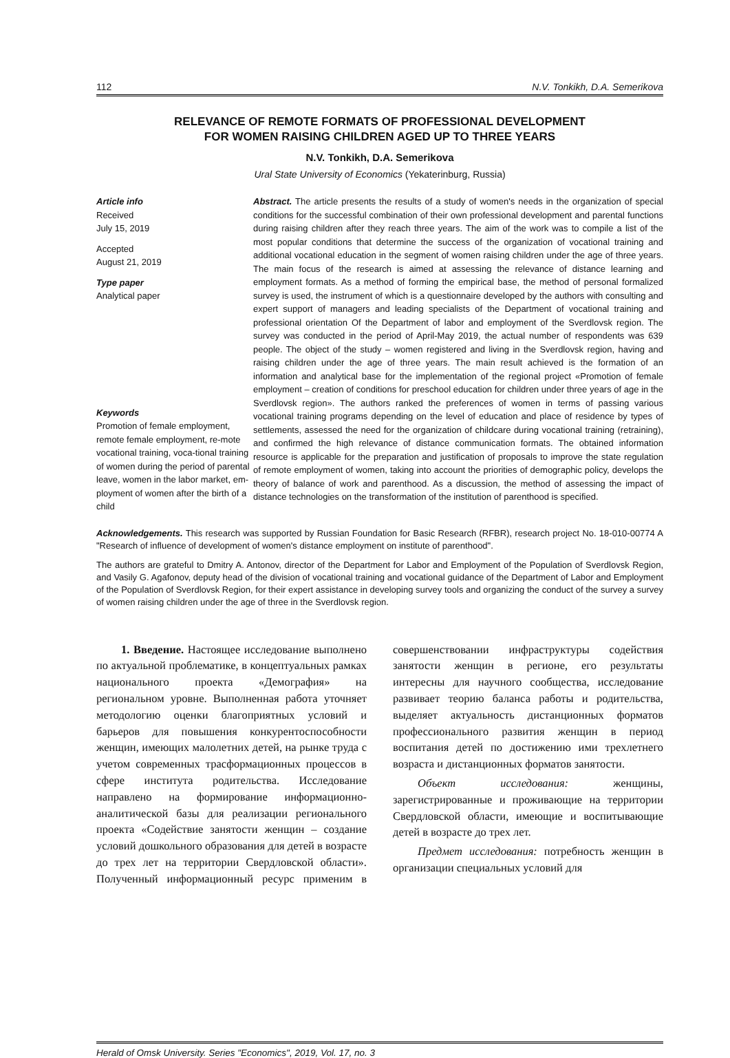112 N.V. Tonkikh, D.A. Semerikova
RELEVANCE OF REMOTE FORMATS OF PROFESSIONAL DEVELOPMENT
FOR WOMEN RAISING CHILDREN AGED UP TO THREE YEARS
N.V. Tonkikh, D.A. Semerikova
Ural State University of Economics (Yekaterinburg, Russia)
Article info
Received
July 15, 2019
Accepted
August 21, 2019
Type paper
Analytical paper
Keywords
Promotion of female employment, remote female employment, re-mote vocational training, voca-tional training of women during the period of parental leave, women in the labor market, em-ployment of women after the birth of a child
Abstract. The article presents the results of a study of women's needs in the organization of special conditions for the successful combination of their own professional development and parental functions during raising children after they reach three years. The aim of the work was to compile a list of the most popular conditions that determine the success of the organization of vocational training and additional vocational education in the segment of women raising children under the age of three years. The main focus of the research is aimed at assessing the relevance of distance learning and employment formats. As a method of forming the empirical base, the method of personal formalized survey is used, the instrument of which is a questionnaire developed by the authors with consulting and expert support of managers and leading specialists of the Department of vocational training and professional orientation Of the Department of labor and employment of the Sverdlovsk region. The survey was conducted in the period of April-May 2019, the actual number of respondents was 639 people. The object of the study – women registered and living in the Sverdlovsk region, having and raising children under the age of three years. The main result achieved is the formation of an information and analytical base for the implementation of the regional project «Promotion of female employment – creation of conditions for preschool education for children under three years of age in the Sverdlovsk region». The authors ranked the preferences of women in terms of passing various vocational training programs depending on the level of education and place of residence by types of settlements, assessed the need for the organization of childcare during vocational training (retraining), and confirmed the high relevance of distance communication formats. The obtained information resource is applicable for the preparation and justification of proposals to improve the state regulation of remote employment of women, taking into account the priorities of demographic policy, develops the theory of balance of work and parenthood. As a discussion, the method of assessing the impact of distance technologies on the transformation of the institution of parenthood is specified.
Acknowledgements. This research was supported by Russian Foundation for Basic Research (RFBR), research project No. 18-010-00774 A "Research of influence of development of women's distance employment on institute of parenthood".
The authors are grateful to Dmitry A. Antonov, director of the Department for Labor and Employment of the Population of Sverdlovsk Region, and Vasily G. Agafonov, deputy head of the division of vocational training and vocational guidance of the Department of Labor and Employment of the Population of Sverdlovsk Region, for their expert assistance in developing survey tools and organizing the conduct of the survey a survey of women raising children under the age of three in the Sverdlovsk region.
1. Введение. Настоящее исследование выполнено по актуальной проблематике, в концептуальных рамках национального проекта «Демография» на региональном уровне. Выполненная работа уточняет методологию оценки благоприятных условий и барьеров для повышения конкурентоспособности женщин, имеющих малолетних детей, на рынке труда с учетом современных трасформационных процессов в сфере института родительства. Исследование направлено на формирование информационно-аналитической базы для реализации регионального проекта «Содействие занятости женщин – создание условий дошкольного образования для детей в возрасте до трех лет на территории Свердловской области». Полученный информационный ресурс применим в совершенствовании инфраструктуры содействия занятости женщин в регионе, его результаты интересны для научного сообщества, исследование развивает теорию баланса работы и родительства, выделяет актуальность дистанционных форматов профессионального развития женщин в период воспитания детей по достижению ими трехлетнего возраста и дистанционных форматов занятости.
Объект исследования: женщины, зарегистрированные и проживающие на территории Свердловской области, имеющие и воспитывающие детей в возрасте до трех лет.
Предмет исследования: потребность женщин в организации специальных условий для
Herald of Omsk University. Series "Economics", 2019, Vol. 17, no. 3